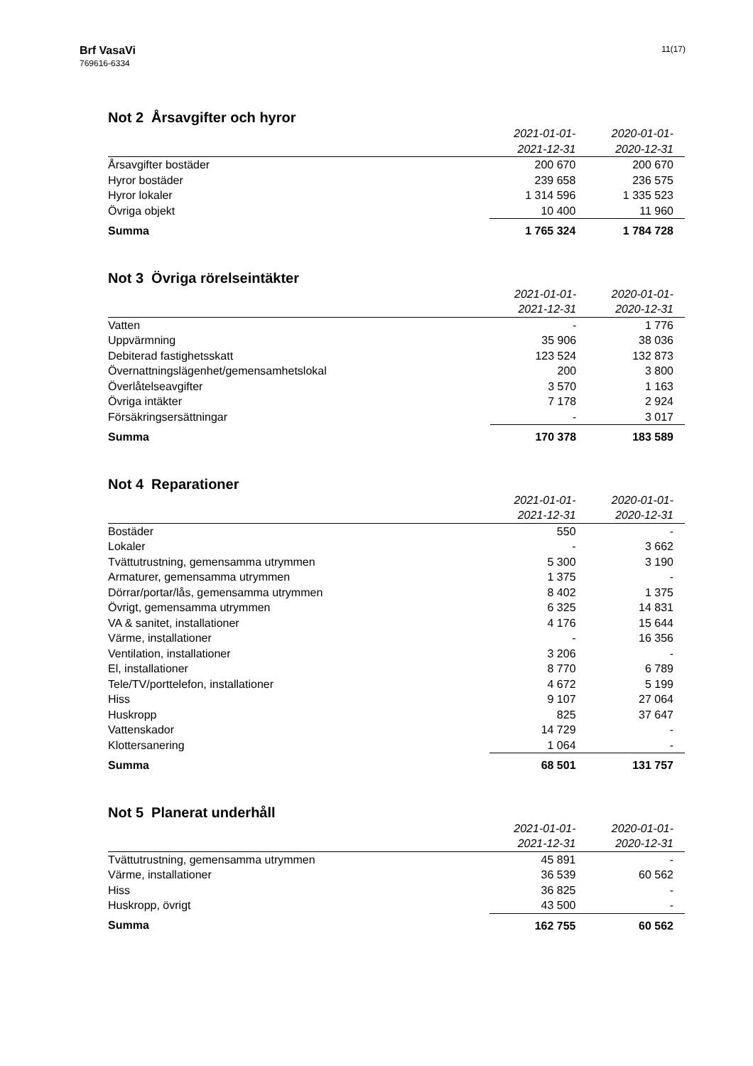Brf VasaVi
769616-6334
11(17)
Not 2 Årsavgifter och hyror
| | 2021-01-01- | 2020-01-01- |
| --- | --- | --- |
| | 2021-12-31 | 2020-12-31 |
| Årsavgifter bostäder | 200 670 | 200 670 |
| Hyror bostäder | 239 658 | 236 575 |
| Hyror lokaler | 1 314 596 | 1 335 523 |
| Övriga objekt | 10 400 | 11 960 |
| Summa | 1 765 324 | 1 784 728 |
Not 3 Övriga rörelseintäkter
| | 2021-01-01- | 2020-01-01- |
| --- | --- | --- |
| | 2021-12-31 | 2020-12-31 |
| Vatten | - | 1 776 |
| Uppvärmning | 35 906 | 38 036 |
| Debiterad fastighetsskatt | 123 524 | 132 873 |
| Övernattningslägenhet/gemensamhetslokal | 200 | 3 800 |
| Överlåtelseavgifter | 3 570 | 1 163 |
| Övriga intäkter | 7 178 | 2 924 |
| Försäkringsersättningar | - | 3 017 |
| Summa | 170 378 | 183 589 |
Not 4 Reparationer
| | 2021-01-01- | 2020-01-01- |
| --- | --- | --- |
| | 2021-12-31 | 2020-12-31 |
| Bostäder | 550 | - |
| Lokaler | - | 3 662 |
| Tvättutrustning, gemensamma utrymmen | 5 300 | 3 190 |
| Armaturer, gemensamma utrymmen | 1 375 | - |
| Dörrar/portar/lås, gemensamma utrymmen | 8 402 | 1 375 |
| Övrigt, gemensamma utrymmen | 6 325 | 14 831 |
| VA & sanitet, installationer | 4 176 | 15 644 |
| Värme, installationer | - | 16 356 |
| Ventilation, installationer | 3 206 | - |
| El, installationer | 8 770 | 6 789 |
| Tele/TV/porttelefon, installationer | 4 672 | 5 199 |
| Hiss | 9 107 | 27 064 |
| Huskropp | 825 | 37 647 |
| Vattenskador | 14 729 | - |
| Klottersanering | 1 064 | - |
| Summa | 68 501 | 131 757 |
Not 5 Planerat underhåll
| | 2021-01-01- | 2020-01-01- |
| --- | --- | --- |
| | 2021-12-31 | 2020-12-31 |
| Tvättutrustning, gemensamma utrymmen | 45 891 | - |
| Värme, installationer | 36 539 | 60 562 |
| Hiss | 36 825 | - |
| Huskropp, övrigt | 43 500 | - |
| Summa | 162 755 | 60 562 |